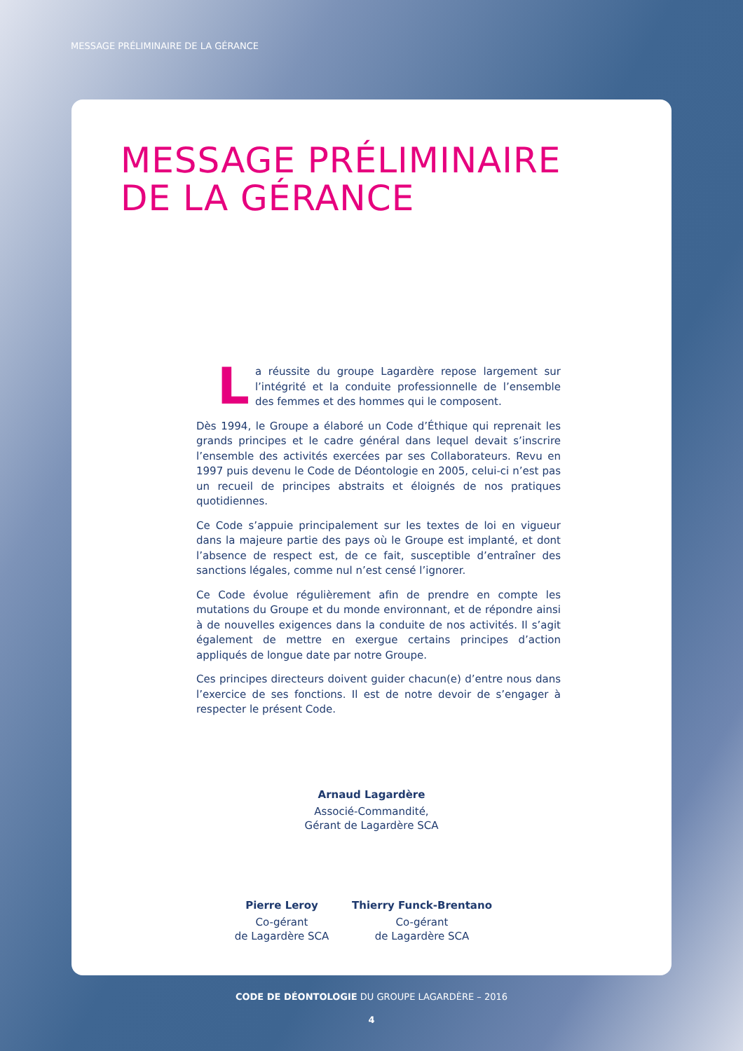MESSAGE PRÉLIMINAIRE DE LA GÉRANCE
MESSAGE PRÉLIMINAIRE
DE LA GÉRANCE
La réussite du groupe Lagardère repose largement sur l’intégrité et la conduite professionnelle de l’ensemble des femmes et des hommes qui le composent.
Dès 1994, le Groupe a élaboré un Code d’Éthique qui reprenait les grands principes et le cadre général dans lequel devait s’inscrire l’ensemble des activités exercées par ses Collaborateurs. Revu en 1997 puis devenu le Code de Déontologie en 2005, celui-ci n’est pas un recueil de principes abstraits et éloignés de nos pratiques quotidiennes.
Ce Code s’appuie principalement sur les textes de loi en vigueur dans la majeure partie des pays où le Groupe est implanté, et dont l’absence de respect est, de ce fait, susceptible d’entraîner des sanctions légales, comme nul n’est censé l’ignorer.
Ce Code évolue régulièrement afin de prendre en compte les mutations du Groupe et du monde environnant, et de répondre ainsi à de nouvelles exigences dans la conduite de nos activités. Il s’agit également de mettre en exergue certains principes d’action appliqués de longue date par notre Groupe.
Ces principes directeurs doivent guider chacun(e) d’entre nous dans l’exercice de ses fonctions. Il est de notre devoir de s’engager à respecter le présent Code.
Arnaud Lagardère
Associé-Commandité,
Gérant de Lagardère SCA
Pierre Leroy
Co-gérant
de Lagardère SCA
Thierry Funck-Brentano
Co-gérant
de Lagardère SCA
CODE DE DÉONTOLOGIE DU GROUPE LAGARDÈRE – 2016
4